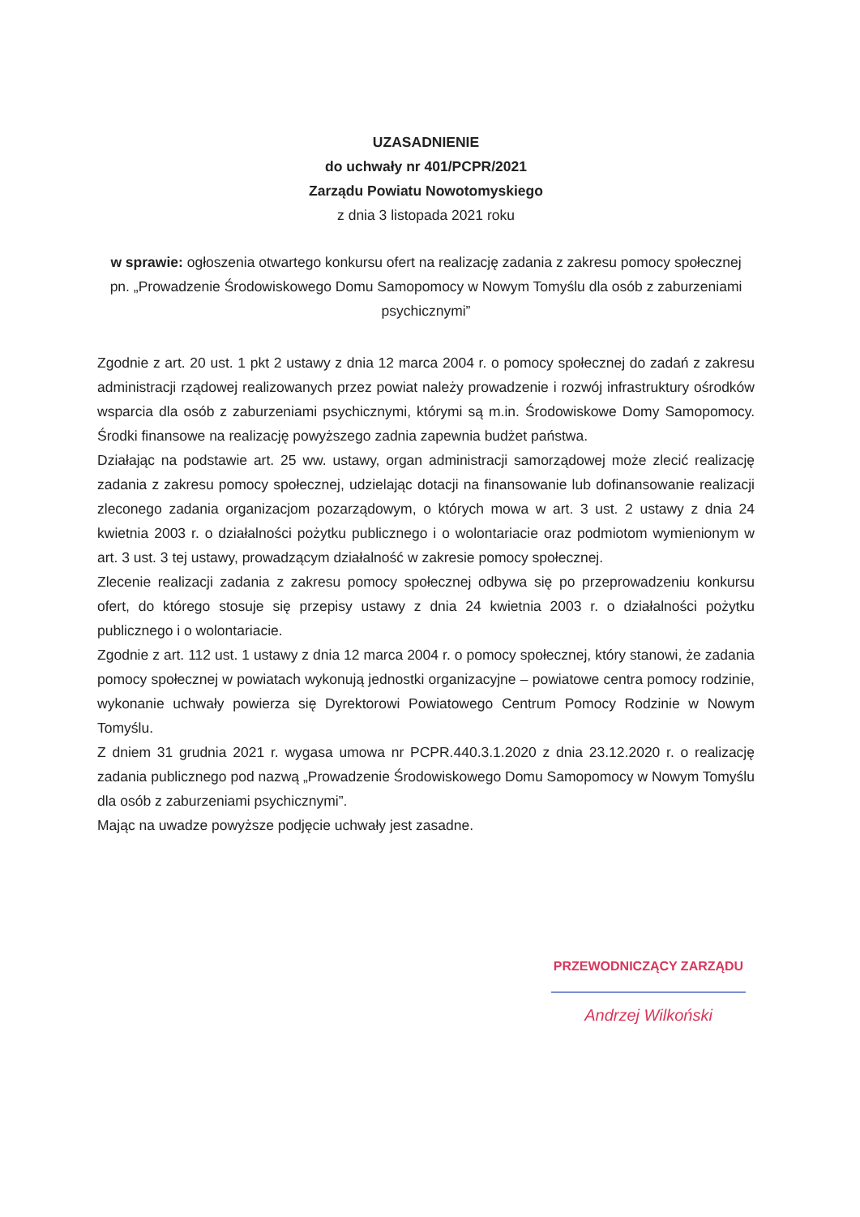UZASADNIENIE
do uchwały nr 401/PCPR/2021
Zarządu Powiatu Nowotomyskiego
z dnia 3 listopada 2021 roku
w sprawie: ogłoszenia otwartego konkursu ofert na realizację zadania z zakresu pomocy społecznej pn. „Prowadzenie Środowiskowego Domu Samopomocy w Nowym Tomyślu dla osób z zaburzeniami psychicznymi”
Zgodnie z art. 20 ust. 1 pkt 2 ustawy z dnia 12 marca 2004 r. o pomocy społecznej do zadań z zakresu administracji rządowej realizowanych przez powiat należy prowadzenie i rozwój infrastruktury ośrodków wsparcia dla osób z zaburzeniami psychicznymi, którymi są m.in. Środowiskowe Domy Samopomocy. Środki finansowe na realizację powyższego zadnia zapewnia budżet państwa.
Działając na podstawie art. 25 ww. ustawy, organ administracji samorządowej może zlecić realizację zadania z zakresu pomocy społecznej, udzielając dotacji na finansowanie lub dofinansowanie realizacji zleconego zadania organizacjom pozarządowym, o których mowa w art. 3 ust. 2 ustawy z dnia 24 kwietnia 2003 r. o działalności pożytku publicznego i o wolontariacie oraz podmiotom wymienionym w art. 3 ust. 3 tej ustawy, prowadzącym działalność w zakresie pomocy społecznej.
Zlecenie realizacji zadania z zakresu pomocy społecznej odbywa się po przeprowadzeniu konkursu ofert, do którego stosuje się przepisy ustawy z dnia 24 kwietnia 2003 r. o działalności pożytku publicznego i o wolontariacie.
Zgodnie z art. 112 ust. 1 ustawy z dnia 12 marca 2004 r. o pomocy społecznej, który stanowi, że zadania pomocy społecznej w powiatach wykonują jednostki organizacyjne – powiatowe centra pomocy rodzinie, wykonanie uchwały powierza się Dyrektorowi Powiatowego Centrum Pomocy Rodzinie w Nowym Tomyślu.
Z dniem 31 grudnia 2021 r. wygasa umowa nr PCPR.440.3.1.2020 z dnia 23.12.2020 r. o realizację zadania publicznego pod nazwą „Prowadzenie Środowiskowego Domu Samopomocy w Nowym Tomyślu dla osób z zaburzeniami psychicznymi”.
Mając na uwadze powyższe podjęcie uchwały jest zasadne.
PRZEWODNICZĄCY ZARZĄDU
Andrzej Wilkoński